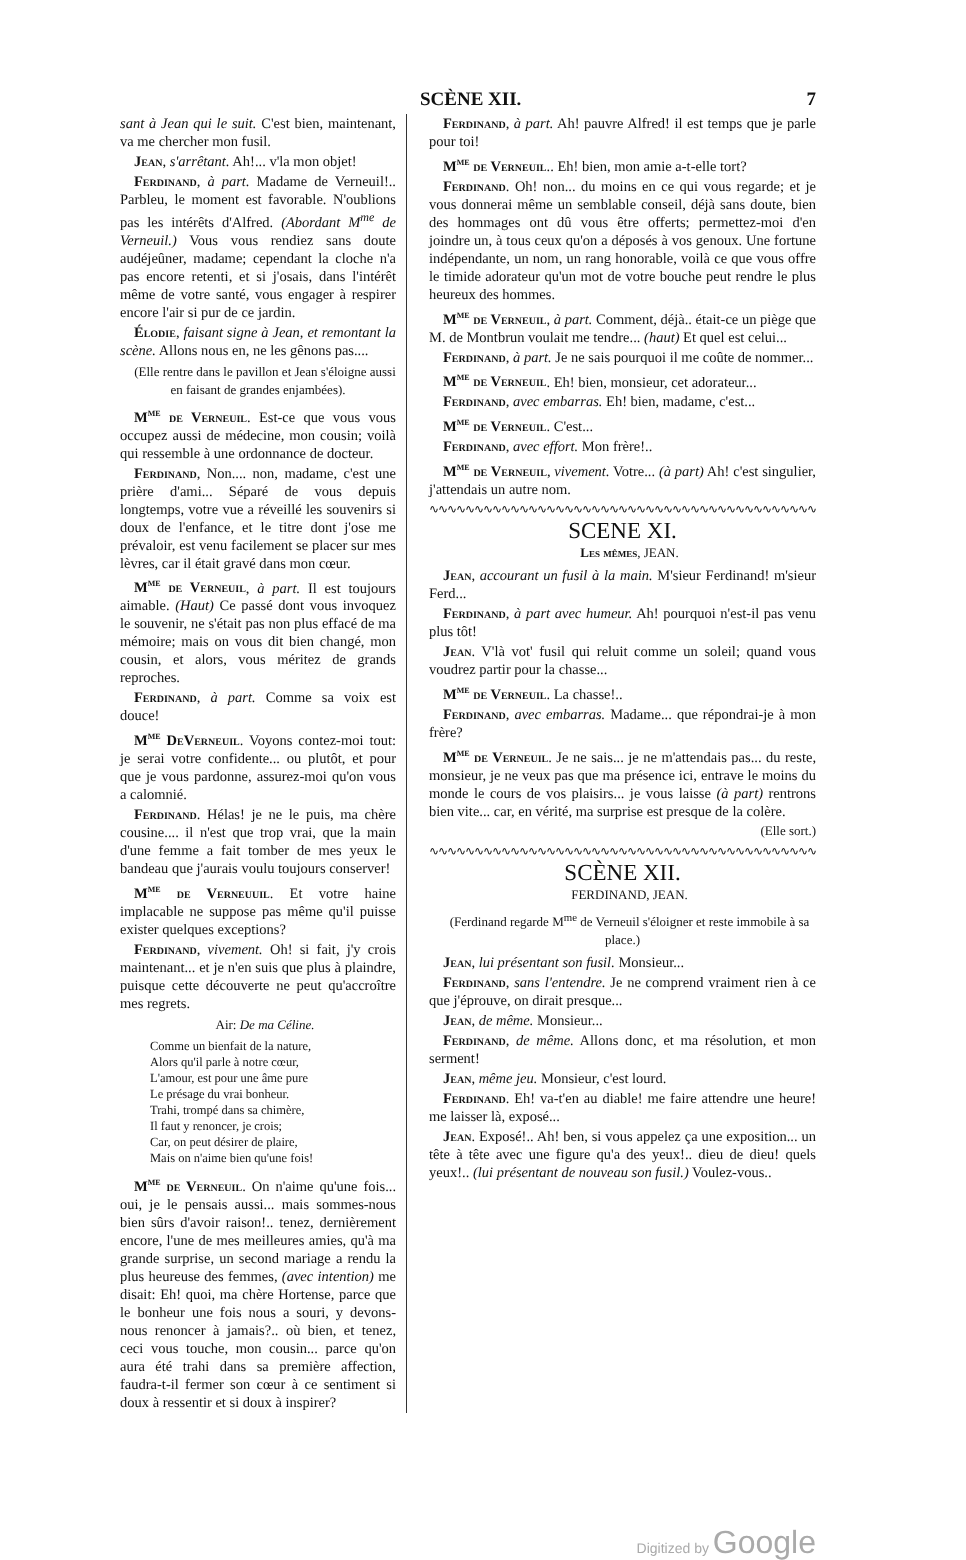SCÈNE XII. 7
sant à Jean qui le suit. C'est bien, maintenant, va me chercher mon fusil.
Jean, s'arrêtant. Ah!... v'la mon objet!
Ferdinand, à part. Madame de Verneuil!.. Parbleu, le moment est favorable. N'oublions pas les intérêts d'Alfred. (Abordant M<sup>me</sup> de Verneuil.) Vous vous rendiez sans doute audéjeûner, madame; cependant la cloche n'a pas encore retenti, et si j'osais, dans l'intérêt même de votre santé, vous engager à respirer encore l'air si pur de ce jardin.
Élodie, faisant signe à Jean, et remontant la scène. Allons nous en, ne les gênons pas....
(Elle rentre dans le pavillon et Jean s'éloigne aussi en faisant de grandes enjambées).
M<sup>me</sup> de Verneuil. Est-ce que vous vous occupez aussi de médecine, mon cousin; voilà qui ressemble à une ordonnance de docteur.
Ferdinand, Non.... non, madame, c'est une prière d'ami... Séparé de vous depuis longtemps, votre vue a réveillé les souvenirs si doux de l'enfance, et le titre dont j'ose me prévaloir, est venu facilement se placer sur mes lèvres, car il était gravé dans mon cœur.
M<sup>me</sup> de Verneuil, à part. Il est toujours aimable. (Haut) Ce passé dont vous invoquez le souvenir, ne s'était pas non plus effacé de ma mémoire; mais on vous dit bien changé, mon cousin, et alors, vous méritez de grands reproches.
Ferdinand, à part. Comme sa voix est douce!
M<sup>me</sup> DeVerneuil. Voyons contez-moi tout: je serai votre confidente... ou plutôt, et pour que je vous pardonne, assurez-moi qu'on vous a calomnié.
Ferdinand. Hélas! je ne le puis, ma chère cousine.... il n'est que trop vrai, que la main d'une femme a fait tomber de mes yeux le bandeau que j'aurais voulu toujours conserver!
M<sup>me</sup> de Verneuuil. Et votre haine implacable ne suppose pas même qu'il puisse exister quelques exceptions?
Ferdinand, vivement. Oh! si fait, j'y crois maintenant... et je n'en suis que plus à plaindre, puisque cette découverte ne peut qu'accroître mes regrets.
Air: De ma Céline.
Comme un bienfait de la nature,
Alors qu'il parle à notre cœur,
L'amour, est pour une âme pure
Le présage du vrai bonheur.
Trahi, trompé dans sa chimère,
Il faut y renoncer, je crois;
Car, on peut désirer de plaire,
Mais on n'aime bien qu'une fois!
M<sup>me</sup> de Verneuil. On n'aime qu'une fois... oui, je le pensais aussi... mais sommes-nous bien sûrs d'avoir raison!.. tenez, dernièrement encore, l'une de mes meilleures amies, qu'à ma grande surprise, un second mariage a rendu la plus heureuse des femmes, (avec intention) me disait: Eh! quoi, ma chère Hortense, parce que le bonheur une fois nous a souri, y devons-nous renoncer à jamais?.. où bien, et tenez, ceci vous touche, mon cousin... parce qu'on aura été trahi dans sa première affection, faudra-t-il fermer son cœur à ce sentiment si doux à ressentir et si doux à inspirer?
Ferdinand, à part. Ah! pauvre Alfred! il est temps que je parle pour toi!
M<sup>me</sup> de Verneuil.. Eh! bien, mon amie a-t-elle tort?
Ferdinand. Oh! non... du moins en ce qui vous regarde; et je vous donnerai même un semblable conseil, déjà sans doute, bien des hommages ont dû vous être offerts; permettez-moi d'en joindre un, à tous ceux qu'on a déposés à vos genoux. Une fortune indépendante, un nom, un rang honorable, voilà ce que vous offre le timide adorateur qu'un mot de votre bouche peut rendre le plus heureux des hommes.
M<sup>me</sup> de Verneuil, à part. Comment, déjà.. était-ce un piège que M. de Montbrun voulait me tendre... (haut) Et quel est celui...
Ferdinand, à part. Je ne sais pourquoi il me coûte de nommer...
M<sup>me</sup> de Verneuil. Eh! bien, monsieur, cet adorateur...
Ferdinand, avec embarras. Eh! bien, madame, c'est...
M<sup>me</sup> de Verneuil. C'est...
Ferdinand, avec effort. Mon frère!..
M<sup>me</sup> de Verneuil, vivement. Votre... (à part) Ah! c'est singulier, j'attendais un autre nom.
∿∿∿∿∿∿∿∿∿∿∿∿∿∿∿∿∿∿∿∿∿∿∿∿∿∿∿∿∿∿∿∿∿∿∿∿∿∿∿∿∿∿∿
SCENE XI.
Les mêmes, JEAN.
Jean, accourant un fusil à la main. M'sieur Ferdinand! m'sieur Ferd...
Ferdinand, à part avec humeur. Ah! pourquoi n'est-il pas venu plus tôt!
Jean. V'là vot' fusil qui reluit comme un soleil; quand vous voudrez partir pour la chasse...
M<sup>me</sup> de Verneuil. La chasse!..
Ferdinand, avec embarras. Madame... que répondrai-je à mon frère?
M<sup>me</sup> de Verneuil. Je ne sais... je ne m'attendais pas... du reste, monsieur, je ne veux pas que ma présence ici, entrave le moins du monde le cours de vos plaisirs... je vous laisse (à part) rentrons bien vite... car, en vérité, ma surprise est presque de la colère.
(Elle sort.)
∿∿∿∿∿∿∿∿∿∿∿∿∿∿∿∿∿∿∿∿∿∿∿∿∿∿∿∿∿∿∿∿∿∿∿∿∿∿∿∿∿∿∿
SCÈNE XII.
FERDINAND, JEAN.
(Ferdinand regarde M<sup>me</sup> de Verneuil s'éloigner et reste immobile à sa place.)
Jean, lui présentant son fusil. Monsieur...
Ferdinand, sans l'entendre. Je ne comprend vraiment rien à ce que j'éprouve, on dirait presque...
Jean, de même. Monsieur...
Ferdinand, de même. Allons donc, et ma résolution, et mon serment!
Jean, même jeu. Monsieur, c'est lourd.
Ferdinand. Eh! va-t'en au diable! me faire attendre une heure! me laisser là, exposé...
Jean. Exposé!.. Ah! ben, si vous appelez ça une exposition... un tête à tête avec une figure qu'a des yeux!.. dieu de dieu! quels yeux!.. (lui présentant de nouveau son fusil.) Voulez-vous..
Digitized by Google